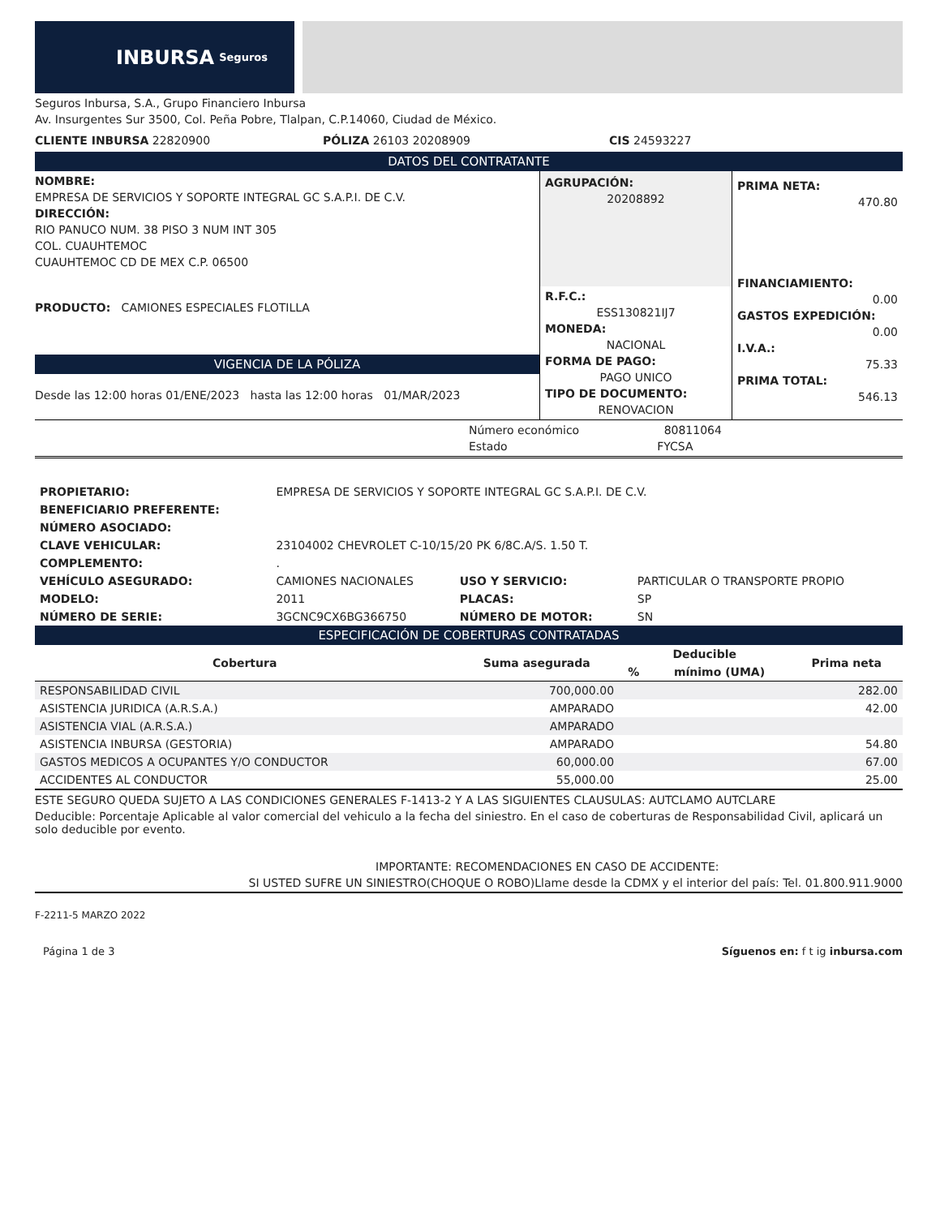INBURSA Seguros
Seguros Inbursa, S.A., Grupo Financiero Inbursa
Av. Insurgentes Sur 3500, Col. Peña Pobre, Tlalpan, C.P.14060, Ciudad de México.
CLIENTE INBURSA 22820900 PÓLIZA 26103 20208909 CIS 24593227
DATOS DEL CONTRATANTE
NOMBRE:
EMPRESA DE SERVICIOS Y SOPORTE INTEGRAL GC S.A.P.I. DE C.V.
DIRECCIÓN:
RIO PANUCO NUM. 38 PISO 3 NUM INT 305
COL. CUAUHTEMOC
CUAUHTEMOC CD DE MEX C.P. 06500
PRODUCTO: CAMIONES ESPECIALES FLOTILLA
VIGENCIA DE LA PÓLIZA
Desde las 12:00 horas 01/ENE/2023 hasta las 12:00 horas 01/MAR/2023
AGRUPACIÓN:
20208892
R.F.C.:
ESS130821IJ7
MONEDA:
NACIONAL
FORMA DE PAGO:
PAGO UNICO
TIPO DE DOCUMENTO:
RENOVACION
PRIMA NETA:
470.80
FINANCIAMIENTO:
0.00
GASTOS EXPEDICIÓN:
0.00
I.V.A.:
75.33
PRIMA TOTAL:
546.13
Número económico 80811064
Estado FYCSA
| PROPIETARIO: | EMPRESA DE SERVICIOS Y SOPORTE INTEGRAL GC S.A.P.I. DE C.V. | | |
| BENEFICIARIO PREFERENTE: | | | |
| NÚMERO ASOCIADO: | | | |
| CLAVE VEHICULAR: | 23104002 CHEVROLET C-10/15/20 PK 6/8C.A/S. 1.50 T. | | |
| COMPLEMENTO: | . | | |
| VEHÍCULO ASEGURADO: | CAMIONES NACIONALES | USO Y SERVICIO: | PARTICULAR O TRANSPORTE PROPIO |
| MODELO: | 2011 | PLACAS: | SP |
| NÚMERO DE SERIE: | 3GCNC9CX6BG366750 | NÚMERO DE MOTOR: | SN |
ESPECIFICACIÓN DE COBERTURAS CONTRATADAS
| Cobertura | Suma asegurada | Deducible | | Prima neta |
| --- | --- | --- | --- | --- |
| | | % | mínimo (UMA) | |
| RESPONSABILIDAD CIVIL | 700,000.00 | | | 282.00 |
| ASISTENCIA JURIDICA (A.R.S.A.) | AMPARADO | | | 42.00 |
| ASISTENCIA VIAL (A.R.S.A.) | AMPARADO | | | |
| ASISTENCIA INBURSA (GESTORIA) | AMPARADO | | | 54.80 |
| GASTOS MEDICOS A OCUPANTES Y/O CONDUCTOR | 60,000.00 | | | 67.00 |
| ACCIDENTES AL CONDUCTOR | 55,000.00 | | | 25.00 |
ESTE SEGURO QUEDA SUJETO A LAS CONDICIONES GENERALES F-1413-2 Y A LAS SIGUIENTES CLAUSULAS: AUTCLAMO AUTCLARE
Deducible: Porcentaje Aplicable al valor comercial del vehiculo a la fecha del siniestro. En el caso de coberturas de Responsabilidad Civil, aplicará un solo deducible por evento.
IMPORTANTE: RECOMENDACIONES EN CASO DE ACCIDENTE:
SI USTED SUFRE UN SINIESTRO(CHOQUE O ROBO)Llame desde la CDMX y el interior del país: Tel. 01.800.911.9000
F-2211-5 MARZO 2022
Página 1 de 3 Síguenos en: f t ig inbursa.com